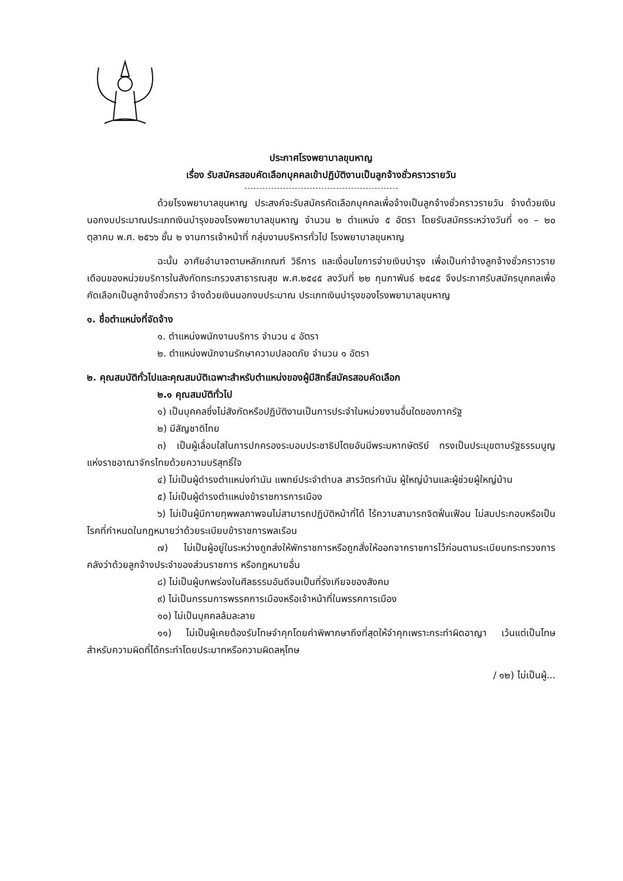ประกาศโรงพยาบาลขุนหาญ
เรื่อง รับสมัครสอบคัดเลือกบุคคลเข้าปฏิบัติงานเป็นลูกจ้างชั่วคราวรายวัน
ด้วยโรงพยาบาลขุนหาญ ประสงค์จะรับสมัครคัดเลือกบุคคลเพื่อจ้างเป็นลูกจ้างชั่วคราวรายวัน จ้างด้วยเงินนอกงบประมาณประเภทเงินบำรุงของโรงพยาบาลขุนหาญ จำนวน ๒ ตำแหน่ง ๕ อัตรา โดยรับสมัครระหว่างวันที่ ๑๑ – ๒๐ ตุลาคม พ.ศ. ๒๕๖๖ ชั้น ๒ งานการเจ้าหน้าที่ กลุ่มงานบริหารทั่วไป โรงพยาบาลขุนหาญ
ฉะนั้น อาศัยอำนาจตามหลักเกณฑ์ วิธีการ และเงื่อนไขการจ่ายเงินบำรุง เพื่อเป็นค่าจ้างลูกจ้างชั่วคราวรายเดือนของหน่วยบริการในสังกัดกระทรวงสาธารณสุข พ.ศ.๒๕๔๕ ลงวันที่ ๒๒ กุมภาพันธ์ ๒๕๔๕ จึงประกาศรับสมัครบุคคลเพื่อคัดเลือกเป็นลูกจ้างชั่วคราว จ้างด้วยเงินนอกงบประมาณ ประเภทเงินบำรุงของโรงพยาบาลขุนหาญ
๑. ชื่อตำแหน่งที่จัดจ้าง
๑. ตำแหน่งพนักงานบริการ จำนวน ๔ อัตรา
๒. ตำแหน่งพนักงานรักษาความปลอดภัย จำนวน ๑ อัตรา
๒. คุณสมบัติทั่วไปและคุณสมบัติเฉพาะสำหรับตำแหน่งของผู้มีสิทธิ์สมัครสอบคัดเลือก
๒.๑ คุณสมบัติทั่วไป
๑) เป็นบุคคลซึ่งไม่สังกัดหรือปฏิบัติงานเป็นการประจำในหน่วยงานอื่นใดของภาครัฐ
๒) มีสัญชาติไทย
๓) เป็นผู้เลื่อมใสในการปกครองระบอบประชาธิปไตยอันมีพระมหากษัตริย์ ทรงเป็นประมุขตามรัฐธรรมนูญแห่งราชอาณาจักรไทยด้วยความบริสุทธิ์ใจ
๔) ไม่เป็นผู้ดำรงตำแหน่งกำนัน แพทย์ประจำตำบล สารวัตรกำนัน ผู้ใหญ่บ้านและผู้ช่วยผู้ใหญ่บ้าน
๕) ไม่เป็นผู้ดำรงตำแหน่งข้าราชการการเมือง
๖) ไม่เป็นผู้มีกายทุพพลภาพจนไม่สามารถปฏิบัติหน้าที่ได้ ไร้ความสามารถจิตฟั่นเฟือน ไม่สมประกอบหรือเป็นโรคที่กำหนดในกฎหมายว่าด้วยระเบียบข้าราชการพลเรือน
๗) ไม่เป็นผู้อยู่ในระหว่างถูกส่งให้พักราชการหรือถูกสั่งให้ออกจากราชการไว้ก่อนตามระเบียบกระทรวงการคลังว่าด้วยลูกจ้างประจำของส่วนราชการ หรือกฎหมายอื่น
๘) ไม่เป็นผู้บกพร่องในศีลธรรมอันดีจนเป็นที่รังเกียจของสังคม
๙) ไม่เป็นกรรมการพรรคการเมืองหรือเจ้าหน้าที่ในพรรคการเมือง
๑๐) ไม่เป็นบุคคลล้มละลาย
๑๑) ไม่เป็นผู้เคยต้องรับโทษจำคุกโดยคำพิพากษาถึงที่สุดให้จำคุกเพราะกระทำผิดอาญา เว้นแต่เป็นโทษสำหรับความผิดที่ได้กระทำโดยประมาทหรือความผิดลหุโทษ
/ ๑๒) ไม่เป็นผู้...